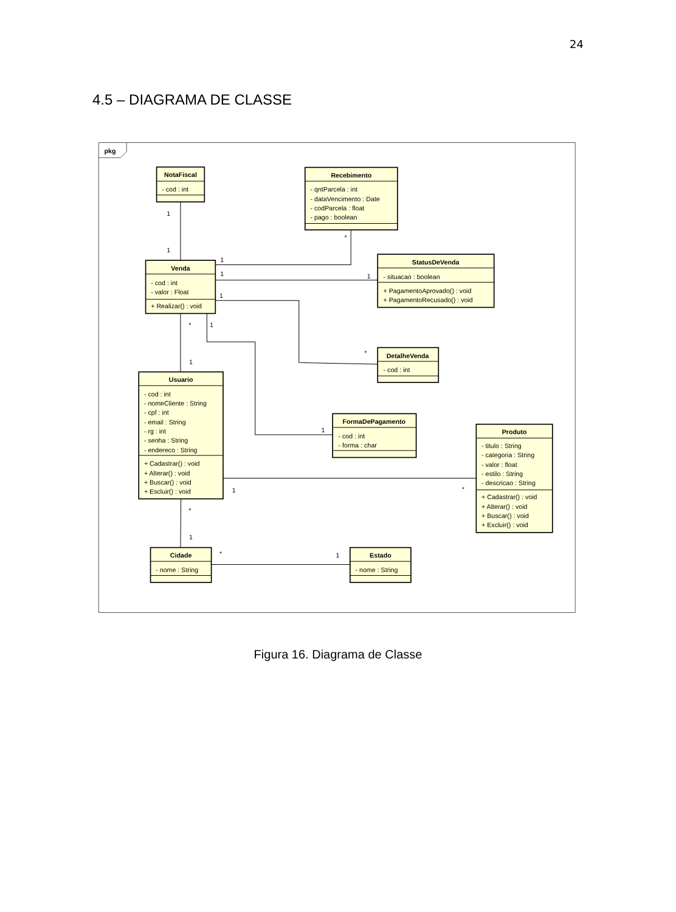24
4.5 – DIAGRAMA DE CLASSE
pkg
NotaFiscal
- cod : int
Recebimento
- qntParcela : int
- dataVencimento : Date
- codParcela : float
- pago : boolean
StatusDeVenda
- situacao : boolean
+ PagamentoAprovado() : void
+ PagamentoRecusado() : void
Venda
- cod : int
- valor : Float
+ Realizar() : void
DetalheVenda
- cod : int
Usuario
- cod : int
- nomeCliente : String
- cpf : int
- email : String
- rg : int
- senha : String
- endereco : String
+ Cadastrar() : void
+ Alterar() : void
+ Buscar() : void
+ Escluir() : void
FormaDePagamento
- cod : int
- forma : char
Produto
- titulo : String
- categoria : String
- valor : float
- estilo : String
- descricao : String
+ Cadastrar() : void
+ Alterar() : void
+ Buscar() : void
+ Excluir() : void
Cidade
- nome : String
Estado
- nome : String
1
1
*
1
1
1
1
*
1
*
1
1
1
*
*
1
*
1
Figura 16. Diagrama de Classe